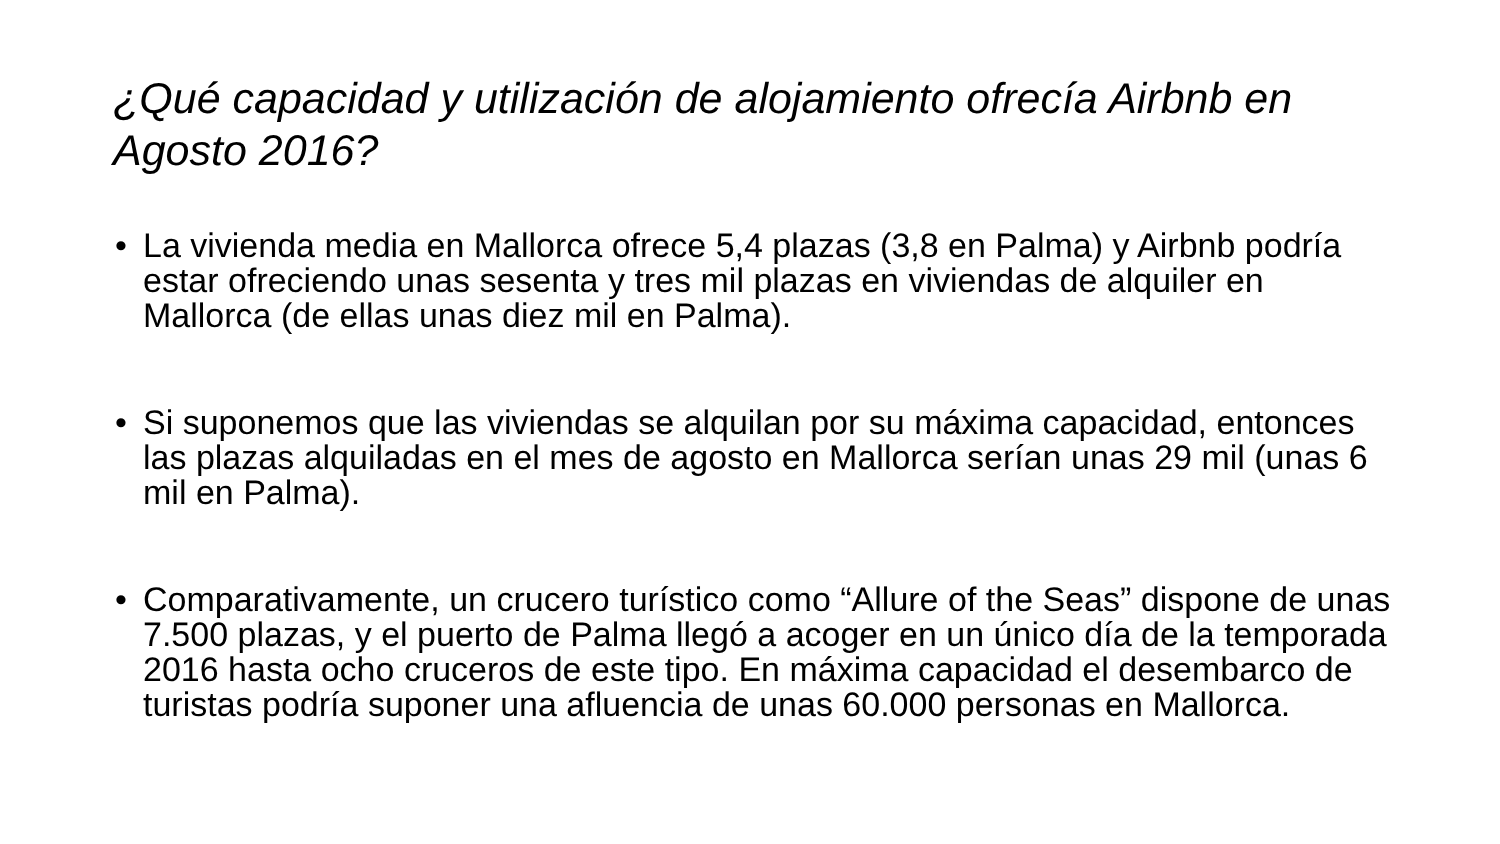¿Qué capacidad y utilización de alojamiento ofrecía Airbnb en Agosto 2016?
• La vivienda media en Mallorca ofrece 5,4 plazas (3,8 en Palma) y Airbnb podría estar ofreciendo unas sesenta y tres mil plazas en viviendas de alquiler en Mallorca (de ellas unas diez mil en Palma).
• Si suponemos que las viviendas se alquilan por su máxima capacidad, entonces las plazas alquiladas en el mes de agosto en Mallorca serían unas 29 mil (unas 6 mil en Palma).
• Comparativamente, un crucero turístico como “Allure of the Seas” dispone de unas 7.500 plazas, y el puerto de Palma llegó a acoger en un único día de la temporada 2016 hasta ocho cruceros de este tipo. En máxima capacidad el desembarco de turistas podría suponer una afluencia de unas 60.000 personas en Mallorca.